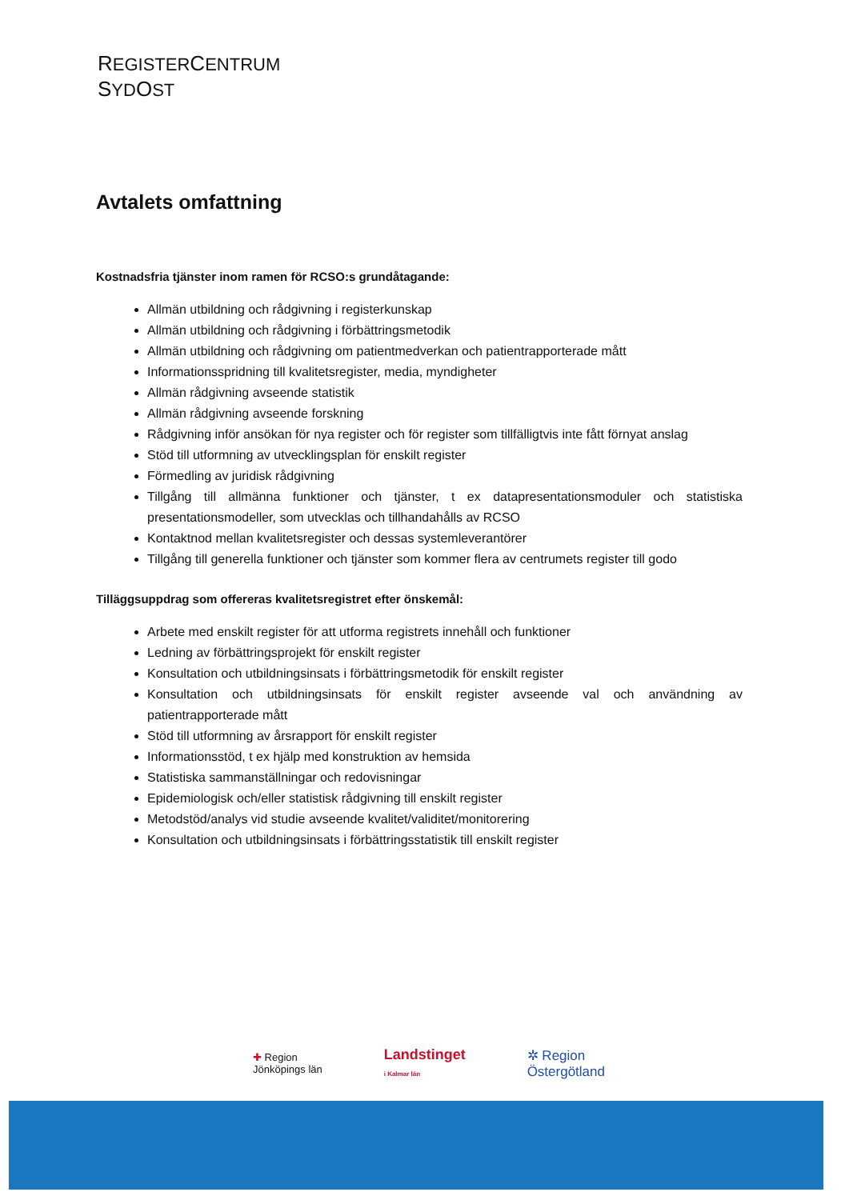REGISTERCENTRUM
SYDOST
Avtalets omfattning
Kostnadsfria tjänster inom ramen för RCSO:s grundåtagande:
Allmän utbildning och rådgivning i registerkunskap
Allmän utbildning och rådgivning i förbättringsmetodik
Allmän utbildning och rådgivning om patientmedverkan och patientrapporterade mått
Informationsspridning till kvalitetsregister, media, myndigheter
Allmän rådgivning avseende statistik
Allmän rådgivning avseende forskning
Rådgivning inför ansökan för nya register och för register som tillfälligtvis inte fått förnyat anslag
Stöd till utformning av utvecklingsplan för enskilt register
Förmedling av juridisk rådgivning
Tillgång till allmänna funktioner och tjänster, t ex datapresentationsmoduler och statistiska presentationsmodeller, som utvecklas och tillhandahålls av RCSO
Kontaktnod mellan kvalitetsregister och dessas systemleverantörer
Tillgång till generella funktioner och tjänster som kommer flera av centrumets register till godo
Tilläggsuppdrag som offereras kvalitetsregistret efter önskemål:
Arbete med enskilt register för att utforma registrets innehåll och funktioner
Ledning av förbättringsprojekt för enskilt register
Konsultation och utbildningsinsats i förbättringsmetodik för enskilt register
Konsultation och utbildningsinsats för enskilt register avseende val och användning av patientrapporterade mått
Stöd till utformning av årsrapport för enskilt register
Informationsstöd, t ex hjälp med konstruktion av hemsida
Statistiska sammanställningar och redovisningar
Epidemiologisk och/eller statistisk rådgivning till enskilt register
Metodstöd/analys vid studie avseende kvalitet/validitet/monitorering
Konsultation och utbildningsinsats i förbättringsstatistik till enskilt register
✚ Region
Jönköpings län
Landstinget
i Kalmar län
✲ Region
Östergötland